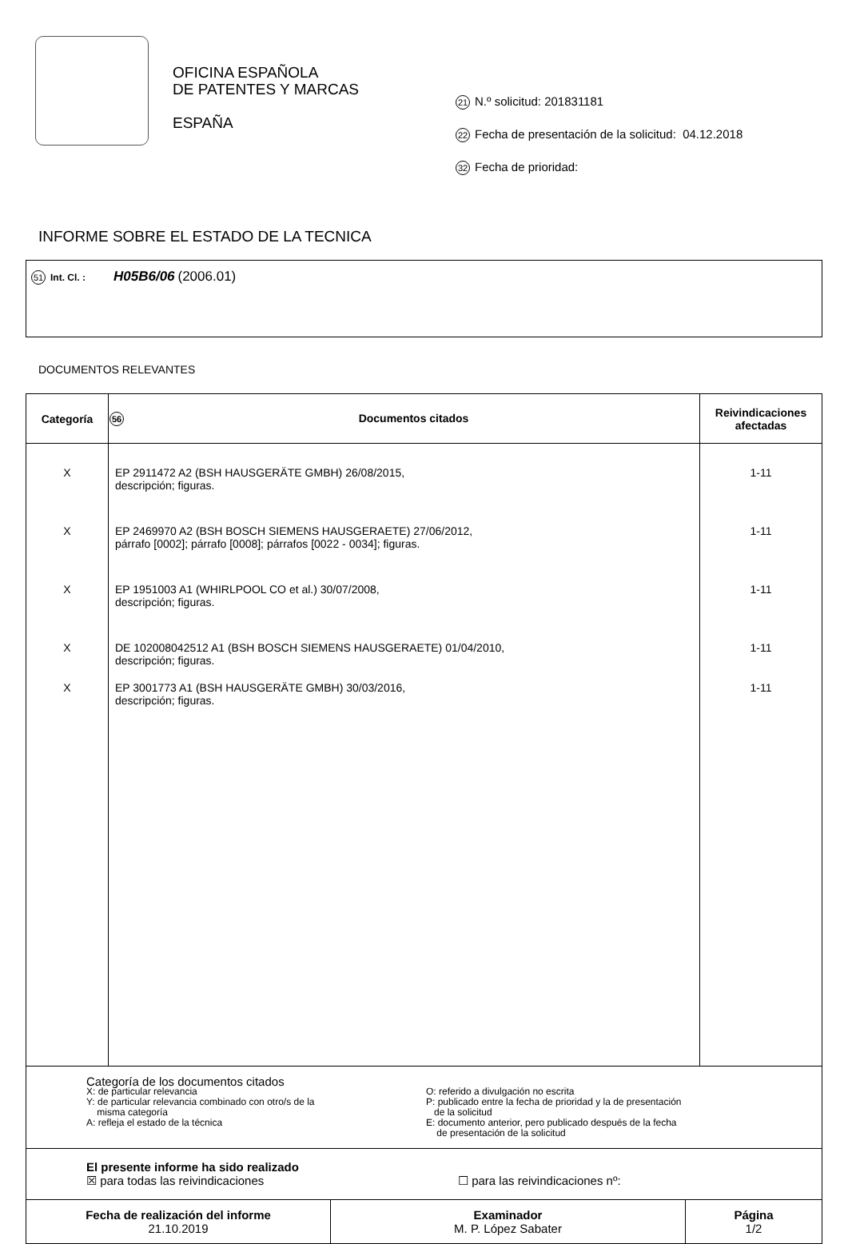OFICINA ESPAÑOLA
DE PATENTES Y MARCAS
ESPAÑA
21 N.º solicitud: 201831181
22 Fecha de presentación de la solicitud: 04.12.2018
32 Fecha de prioridad:
INFORME SOBRE EL ESTADO DE LA TECNICA
51 Int. Cl. : H05B6/06 (2006.01)
DOCUMENTOS RELEVANTES
| Categoría | 56 Documentos citados | Reivindicaciones afectadas |
| --- | --- | --- |
| X | EP 2911472 A2 (BSH HAUSGERÄTE GMBH) 26/08/2015, descripción; figuras. | 1-11 |
| X | EP 2469970 A2 (BSH BOSCH SIEMENS HAUSGERAETE) 27/06/2012, párrafo [0002]; párrafo [0008]; párrafos [0022 - 0034]; figuras. | 1-11 |
| X | EP 1951003 A1 (WHIRLPOOL CO et al.) 30/07/2008, descripción; figuras. | 1-11 |
| X | DE 102008042512 A1 (BSH BOSCH SIEMENS HAUSGERAETE) 01/04/2010, descripción; figuras. | 1-11 |
| X | EP 3001773 A1 (BSH HAUSGERÄTE GMBH) 30/03/2016, descripción; figuras. | 1-11 |
| Categoría de los documentos citados X: de particular relevancia Y: de particular relevancia combinado con otro/s de la misma categoría A: refleja el estado de la técnica O: referido a divulgación no escrita P: publicado entre la fecha de prioridad y la de presentación de la solicitud E: documento anterior, pero publicado después de la fecha de presentación de la solicitud | | |
| El presente informe ha sido realizado ☒ para todas las reivindicaciones ☐ para las reivindicaciones nº: | | |
| Fecha de realización del informe 21.10.2019 | Examinador M. P. López Sabater | Página 1/2 |